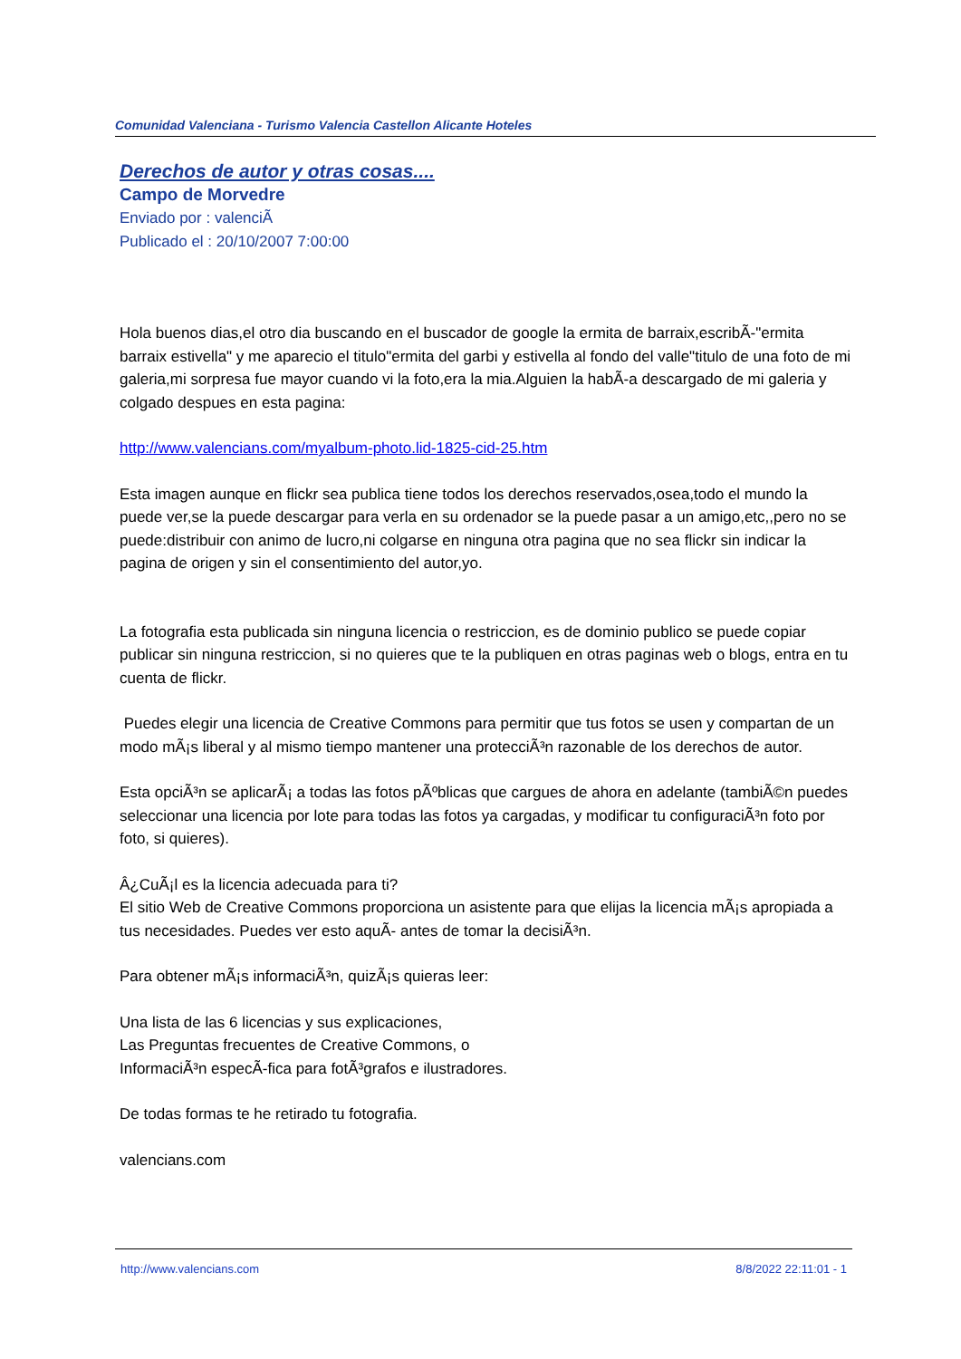Comunidad Valenciana - Turismo Valencia Castellon Alicante Hoteles
Derechos de autor y otras cosas....
Campo de Morvedre
Enviado por : valenciÃ
Publicado el : 20/10/2007 7:00:00
Hola buenos dias,el otro dia buscando en el buscador de google la ermita de barraix,escribÃ-"ermita barraix estivella" y me aparecio el titulo"ermita del garbi y estivella al fondo del valle"titulo de una foto de mi galeria,mi sorpresa fue mayor cuando vi la foto,era la mia.Alguien la habÃ-a descargado de mi galeria y colgado despues en esta pagina:
http://www.valencians.com/myalbum-photo.lid-1825-cid-25.htm
Esta imagen aunque en flickr sea publica tiene todos los derechos reservados,osea,todo el mundo la puede ver,se la puede descargar para verla en su ordenador se la puede pasar a un amigo,etc,,pero no se puede:distribuir con animo de lucro,ni colgarse en ninguna otra pagina que no sea flickr sin indicar la pagina de origen y sin el consentimiento del autor,yo.
La fotografia esta publicada sin ninguna licencia o restriccion, es de dominio publico se puede copiar publicar sin ninguna restriccion, si no quieres que te la publiquen en otras paginas web o blogs, entra en tu cuenta de flickr.
Puedes elegir una licencia de Creative Commons para permitir que tus fotos se usen y compartan de un modo mÃ¡s liberal y al mismo tiempo mantener una protecciÃ³n razonable de los derechos de autor.
Esta opciÃ³n se aplicarÃ¡ a todas las fotos pÃºblicas que cargues de ahora en adelante (tambiÃ©n puedes seleccionar una licencia por lote para todas las fotos ya cargadas, y modificar tu configuraciÃ³n foto por foto, si quieres).
Â¿CuÃ¡l es la licencia adecuada para ti?
El sitio Web de Creative Commons proporciona un asistente para que elijas la licencia mÃ¡s apropiada a tus necesidades. Puedes ver esto aquÃ- antes de tomar la decisiÃ³n.
Para obtener mÃ¡s informaciÃ³n, quizÃ¡s quieras leer:
Una lista de las 6 licencias y sus explicaciones,
Las Preguntas frecuentes de Creative Commons, o
InformaciÃ³n especÃ-fica para fotÃ³grafos e ilustradores.
De todas formas te he retirado tu fotografia.
valencians.com
http://www.valencians.com 8/8/2022 22:11:01 - 1